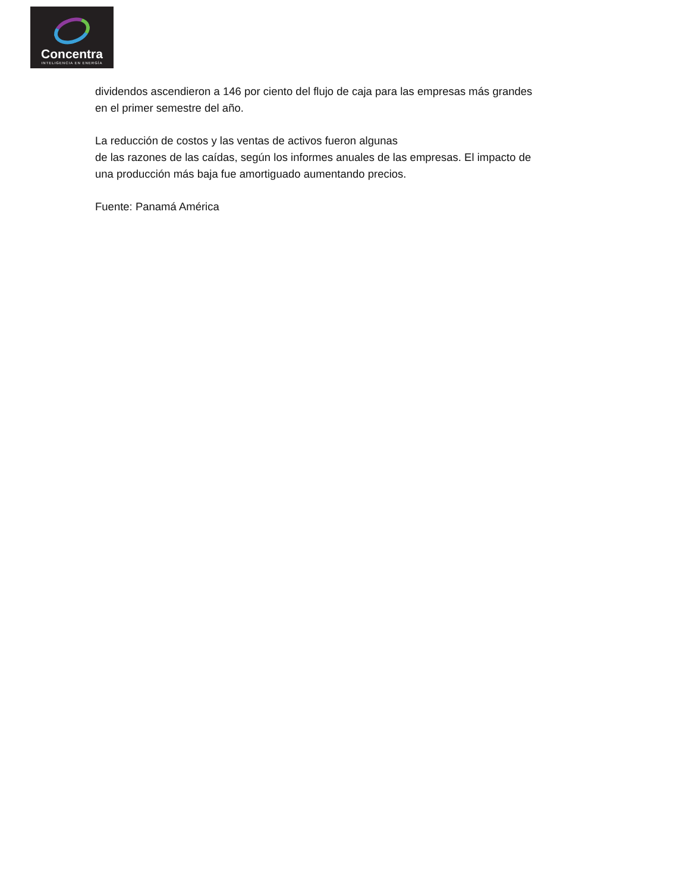Concentra
INTELIGENCIA EN ENERGÍA
dividendos ascendieron a 146 por ciento del flujo de caja para las empresas más grandes
en el primer semestre del año.
La reducción de costos y las ventas de activos fueron algunas
de las razones de las caídas, según los informes anuales de las empresas. El impacto de
una producción más baja fue amortiguado aumentando precios.
Fuente: Panamá América